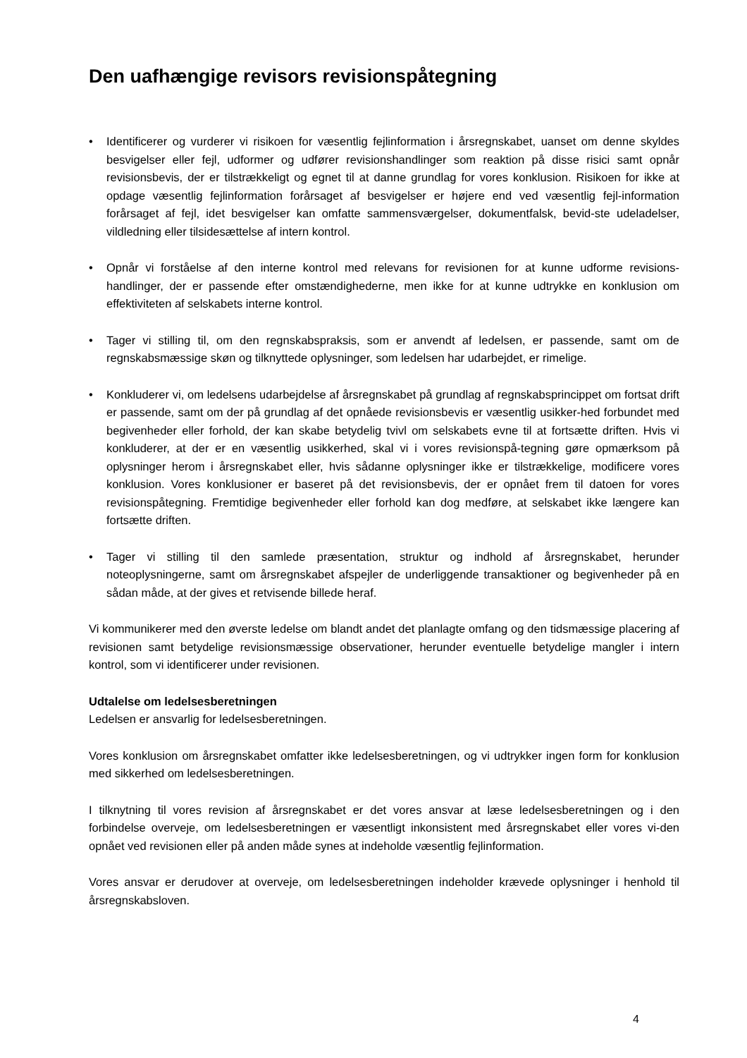Den uafhængige revisors revisionspåtegning
• Identificerer og vurderer vi risikoen for væsentlig fejlinformation i årsregnskabet, uanset om denne skyldes besvigelser eller fejl, udformer og udfører revisionshandlinger som reaktion på disse risici samt opnår revisionsbevis, der er tilstrækkeligt og egnet til at danne grundlag for vores konklusion. Risikoen for ikke at opdage væsentlig fejlinformation forårsaget af besvigelser er højere end ved væsentlig fejl-information forårsaget af fejl, idet besvigelser kan omfatte sammensværgelser, dokumentfalsk, bevid-ste udeladelser, vildledning eller tilsidesættelse af intern kontrol.
• Opnår vi forståelse af den interne kontrol med relevans for revisionen for at kunne udforme revisions-handlinger, der er passende efter omstændighederne, men ikke for at kunne udtrykke en konklusion om effektiviteten af selskabets interne kontrol.
• Tager vi stilling til, om den regnskabspraksis, som er anvendt af ledelsen, er passende, samt om de regnskabsmæssige skøn og tilknyttede oplysninger, som ledelsen har udarbejdet, er rimelige.
• Konkluderer vi, om ledelsens udarbejdelse af årsregnskabet på grundlag af regnskabsprincippet om fortsat drift er passende, samt om der på grundlag af det opnåede revisionsbevis er væsentlig usikker-hed forbundet med begivenheder eller forhold, der kan skabe betydelig tvivl om selskabets evne til at fortsætte driften. Hvis vi konkluderer, at der er en væsentlig usikkerhed, skal vi i vores revisionspå-tegning gøre opmærksom på oplysninger herom i årsregnskabet eller, hvis sådanne oplysninger ikke er tilstrækkelige, modificere vores konklusion. Vores konklusioner er baseret på det revisionsbevis, der er opnået frem til datoen for vores revisionspåtegning. Fremtidige begivenheder eller forhold kan dog medføre, at selskabet ikke længere kan fortsætte driften.
• Tager vi stilling til den samlede præsentation, struktur og indhold af årsregnskabet, herunder noteoplysningerne, samt om årsregnskabet afspejler de underliggende transaktioner og begivenheder på en sådan måde, at der gives et retvisende billede heraf.
Vi kommunikerer med den øverste ledelse om blandt andet det planlagte omfang og den tidsmæssige placering af revisionen samt betydelige revisionsmæssige observationer, herunder eventuelle betydelige mangler i intern kontrol, som vi identificerer under revisionen.
Udtalelse om ledelsesberetningen
Ledelsen er ansvarlig for ledelsesberetningen.
Vores konklusion om årsregnskabet omfatter ikke ledelsesberetningen, og vi udtrykker ingen form for konklusion med sikkerhed om ledelsesberetningen.
I tilknytning til vores revision af årsregnskabet er det vores ansvar at læse ledelsesberetningen og i den forbindelse overveje, om ledelsesberetningen er væsentligt inkonsistent med årsregnskabet eller vores vi-den opnået ved revisionen eller på anden måde synes at indeholde væsentlig fejlinformation.
Vores ansvar er derudover at overveje, om ledelsesberetningen indeholder krævede oplysninger i henhold til årsregnskabsloven.
4